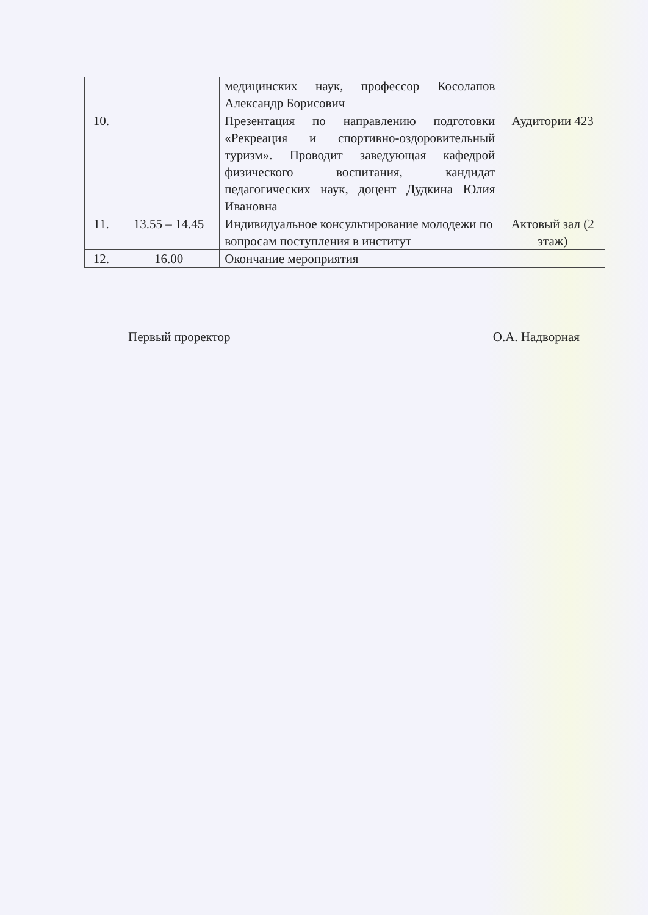| | | медицинских наук, профессор Косолапов Александр Борисович | |
| 10. | | Презентация по направлению подготовки «Рекреация и спортивно-оздоровительный туризм». Проводит заведующая кафедрой физического воспитания, кандидат педагогических наук, доцент Дудкина Юлия Ивановна | Аудитории 423 |
| 11. | 13.55 – 14.45 | Индивидуальное консультирование молодежи по вопросам поступления в институт | Актовый зал (2 этаж) |
| 12. | 16.00 | Окончание мероприятия | |
Первый проректор О.А. Надворная